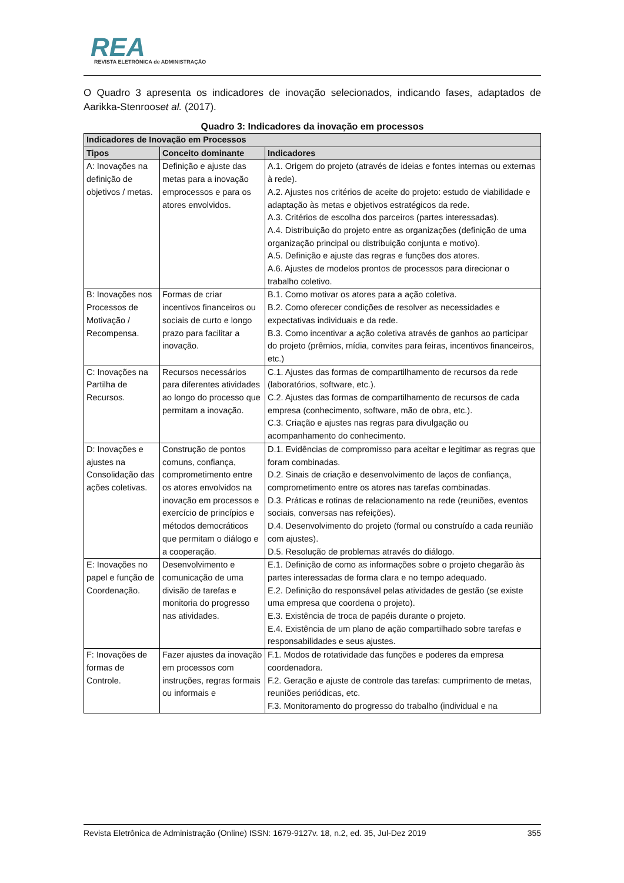REA
REVISTA ELETRÔNICA de ADMINISTRAÇÃO
O Quadro 3 apresenta os indicadores de inovação selecionados, indicando fases, adaptados de Aarikka-Stenrooset al. (2017).
Quadro 3: Indicadores da inovação em processos
| Indicadores de Inovação em Processos | | |
| --- | --- | --- |
| Tipos | Conceito dominante | Indicadores |
| A: Inovações na definição de objetivos / metas. | Definição e ajuste das metas para a inovação emprocessos e para os atores envolvidos. | A.1. Origem do projeto (através de ideias e fontes internas ou externas à rede). A.2. Ajustes nos critérios de aceite do projeto: estudo de viabilidade e adaptação às metas e objetivos estratégicos da rede. A.3. Critérios de escolha dos parceiros (partes interessadas). A.4. Distribuição do projeto entre as organizações (definição de uma organização principal ou distribuição conjunta e motivo). A.5. Definição e ajuste das regras e funções dos atores. A.6. Ajustes de modelos prontos de processos para direcionar o trabalho coletivo. |
| B: Inovações nos Processos de Motivação / Recompensa. | Formas de criar incentivos financeiros ou sociais de curto e longo prazo para facilitar a inovação. | B.1. Como motivar os atores para a ação coletiva. B.2. Como oferecer condições de resolver as necessidades e expectativas individuais e da rede. B.3. Como incentivar a ação coletiva através de ganhos ao participar do projeto (prêmios, mídia, convites para feiras, incentivos financeiros, etc.) |
| C: Inovações na Partilha de Recursos. | Recursos necessários para diferentes atividades ao longo do processo que permitam a inovação. | C.1. Ajustes das formas de compartilhamento de recursos da rede (laboratórios, software, etc.). C.2. Ajustes das formas de compartilhamento de recursos de cada empresa (conhecimento, software, mão de obra, etc.). C.3. Criação e ajustes nas regras para divulgação ou acompanhamento do conhecimento. |
| D: Inovações e ajustes na Consolidação das ações coletivas. | Construção de pontos comuns, confiança, comprometimento entre os atores envolvidos na inovação em processos e exercício de princípios e métodos democráticos que permitam o diálogo e a cooperação. | D.1. Evidências de compromisso para aceitar e legitimar as regras que foram combinadas. D.2. Sinais de criação e desenvolvimento de laços de confiança, comprometimento entre os atores nas tarefas combinadas. D.3. Práticas e rotinas de relacionamento na rede (reuniões, eventos sociais, conversas nas refeições). D.4. Desenvolvimento do projeto (formal ou construído a cada reunião com ajustes). D.5. Resolução de problemas através do diálogo. |
| E: Inovações no papel e função de Coordenação. | Desenvolvimento e comunicação de uma divisão de tarefas e monitoria do progresso nas atividades. | E.1. Definição de como as informações sobre o projeto chegarão às partes interessadas de forma clara e no tempo adequado. E.2. Definição do responsável pelas atividades de gestão (se existe uma empresa que coordena o projeto). E.3. Existência de troca de papéis durante o projeto. E.4. Existência de um plano de ação compartilhado sobre tarefas e responsabilidades e seus ajustes. |
| F: Inovações de formas de Controle. | Fazer ajustes da inovação em processos com instruções, regras formais ou informais e | F.1. Modos de rotatividade das funções e poderes da empresa coordenadora. F.2. Geração e ajuste de controle das tarefas: cumprimento de metas, reuniões periódicas, etc. F.3. Monitoramento do progresso do trabalho (individual e na |
Revista Eletrônica de Administração (Online) ISSN: 1679-9127v. 18, n.2, ed. 35, Jul-Dez 2019 355